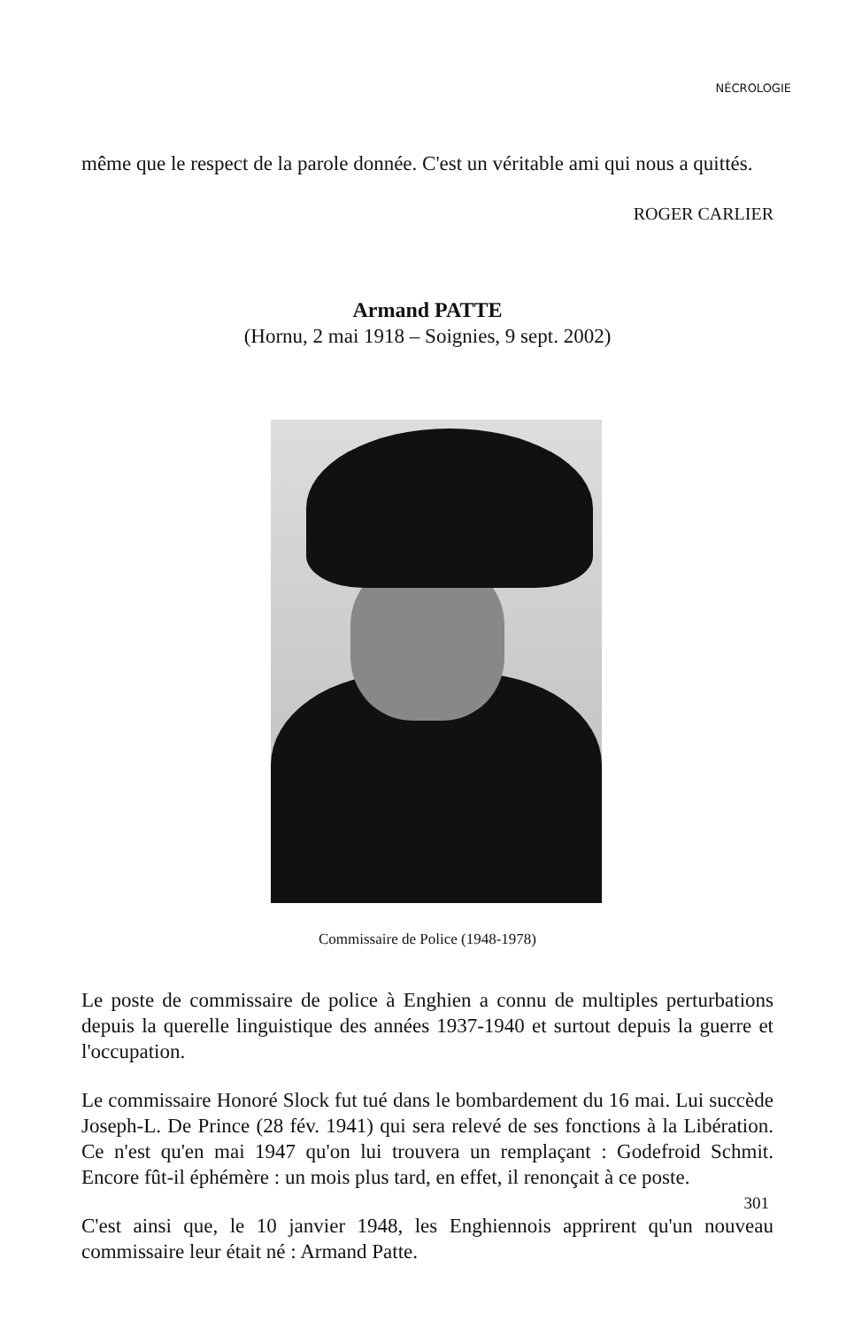NÉCROLOGIE
même que le respect de la parole donnée. C'est un véritable ami qui nous a quittés.
ROGER CARLIER
Armand PATTE
(Hornu, 2 mai 1918 – Soignies, 9 sept. 2002)
Commissaire de Police (1948-1978)
Le poste de commissaire de police à Enghien a connu de multiples perturbations depuis la querelle linguistique des années 1937-1940 et surtout depuis la guerre et l'occupation.
Le commissaire Honoré Slock fut tué dans le bombardement du 16 mai. Lui succède Joseph-L. De Prince (28 fév. 1941) qui sera relevé de ses fonctions à la Libération. Ce n'est qu'en mai 1947 qu'on lui trouvera un remplaçant : Godefroid Schmit. Encore fût-il éphémère : un mois plus tard, en effet, il renonçait à ce poste.
C'est ainsi que, le 10 janvier 1948, les Enghiennois apprirent qu'un nouveau commissaire leur était né : Armand Patte.
301